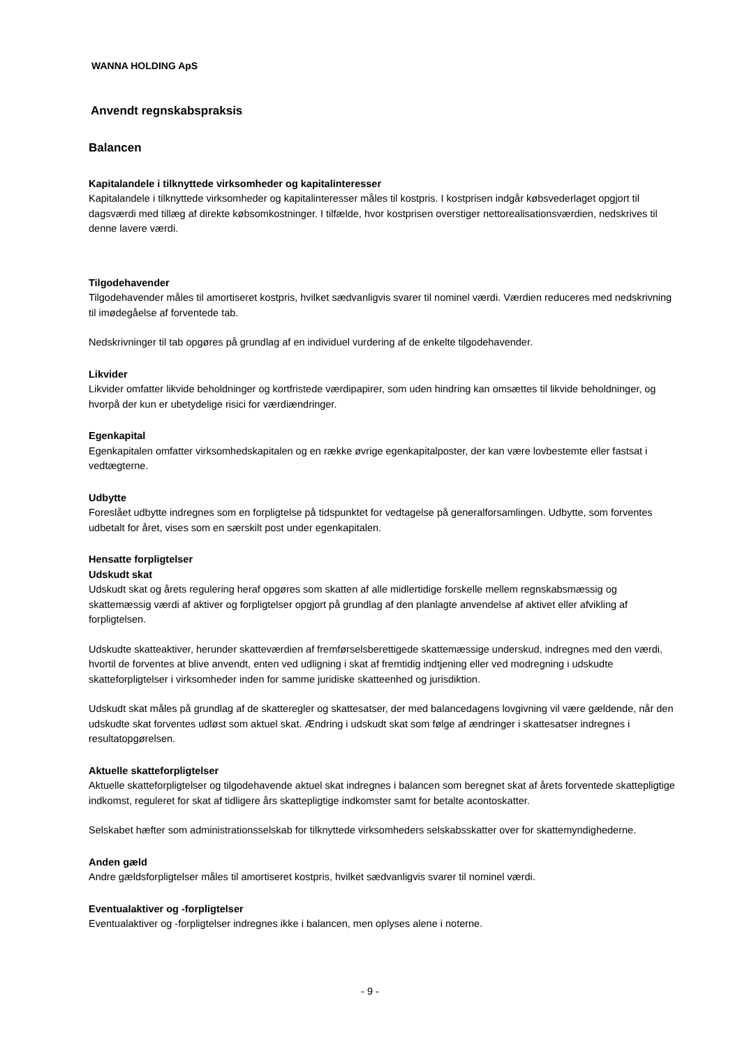WANNA HOLDING ApS
Anvendt regnskabspraksis
Balancen
Kapitalandele i tilknyttede virksomheder og kapitalinteresser
Kapitalandele i tilknyttede virksomheder og kapitalinteresser måles til kostpris. I kostprisen indgår købsvederlaget opgjort til dagsværdi med tillæg af direkte købsomkostninger. I tilfælde, hvor kostprisen overstiger nettorealisationsværdien, nedskrives til denne lavere værdi.
Tilgodehavender
Tilgodehavender måles til amortiseret kostpris, hvilket sædvanligvis svarer til nominel værdi. Værdien reduceres med nedskrivning til imødegåelse af forventede tab.
Nedskrivninger til tab opgøres på grundlag af en individuel vurdering af de enkelte tilgodehavender.
Likvider
Likvider omfatter likvide beholdninger og kortfristede værdipapirer, som uden hindring kan omsættes til likvide beholdninger, og hvorpå der kun er ubetydelige risici for værdiændringer.
Egenkapital
Egenkapitalen omfatter virksomhedskapitalen og en række øvrige egenkapitalposter, der kan være lovbestemte eller fastsat i vedtægterne.
Udbytte
Foreslået udbytte indregnes som en forpligtelse på tidspunktet for vedtagelse på generalforsamlingen. Udbytte, som forventes udbetalt for året, vises som en særskilt post under egenkapitalen.
Hensatte forpligtelser
Udskudt skat
Udskudt skat og årets regulering heraf opgøres som skatten af alle midlertidige forskelle mellem regnskabsmæssig og skattemæssig værdi af aktiver og forpligtelser opgjort på grundlag af den planlagte anvendelse af aktivet eller afvikling af forpligtelsen.
Udskudte skatteaktiver, herunder skatteværdien af fremførselsberettigede skattemæssige underskud, indregnes med den værdi, hvortil de forventes at blive anvendt, enten ved udligning i skat af fremtidig indtjening eller ved modregning i udskudte skatteforpligtelser i virksomheder inden for samme juridiske skatteenhed og jurisdiktion.
Udskudt skat måles på grundlag af de skatteregler og skattesatser, der med balancedagens lovgivning vil være gældende, når den udskudte skat forventes udløst som aktuel skat. Ændring i udskudt skat som følge af ændringer i skattesatser indregnes i resultatopgørelsen.
Aktuelle skatteforpligtelser
Aktuelle skatteforpligtelser og tilgodehavende aktuel skat indregnes i balancen som beregnet skat af årets forventede skattepligtige indkomst, reguleret for skat af tidligere års skattepligtige indkomster samt for betalte acontoskatter.
Selskabet hæfter som administrationsselskab for tilknyttede virksomheders selskabsskatter over for skattemyndighederne.
Anden gæld
Andre gældsforpligtelser måles til amortiseret kostpris, hvilket sædvanligvis svarer til nominel værdi.
Eventualaktiver og -forpligtelser
Eventualaktiver og -forpligtelser indregnes ikke i balancen, men oplyses alene i noterne.
- 9 -